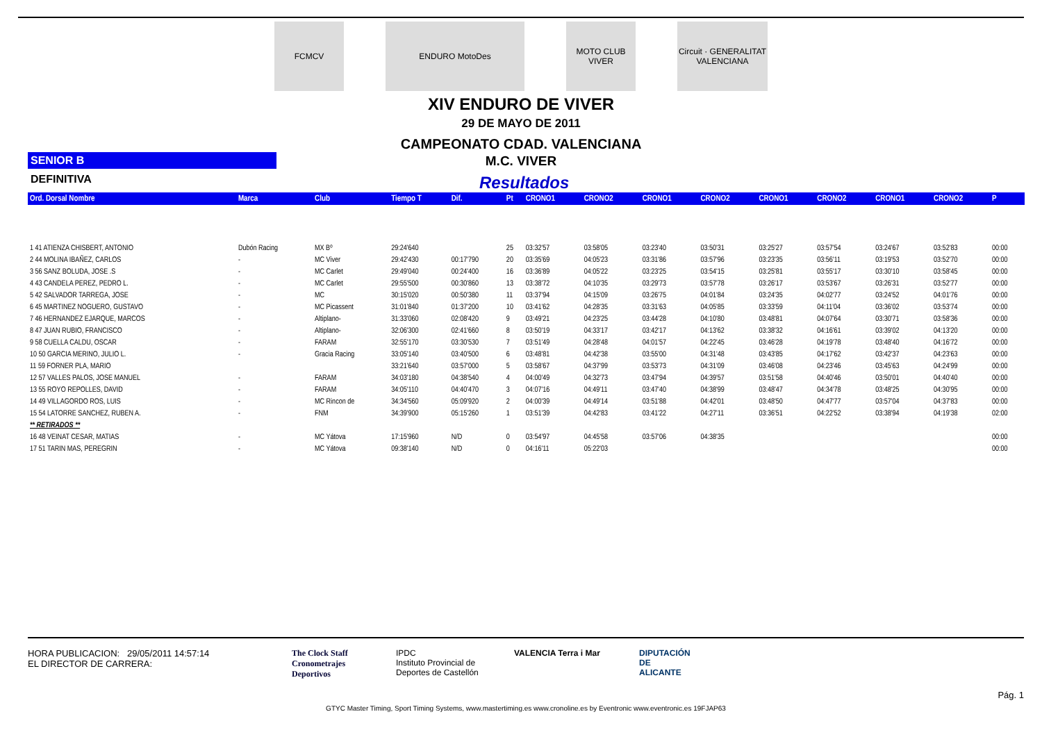FCMCV ENDURO MotoDes
MOTO CLUB VIVER
Circuit · GENERALITAT VALENCIANA
XIV ENDURO DE VIVER
29 DE MAYO DE 2011
CAMPEONATO CDAD. VALENCIANA
SENIOR B
M.C. VIVER
DEFINITIVA
Resultados
| Ord. Dorsal Nombre | Marca | Club | Tiempo T | Dif. | Pt | CRONO1 | CRONO2 | CRONO1 | CRONO2 | CRONO1 | CRONO2 | CRONO1 | CRONO2 | P |
| --- | --- | --- | --- | --- | --- | --- | --- | --- | --- | --- | --- | --- | --- | --- |
| 1 41 ATIENZA CHISBERT, ANTONIO | Dubón Racing | MX Bº | 29:24'640 | | 25 | 03:32'57 | 03:58'05 | 03:23'40 | 03:50'31 | 03:25'27 | 03:57'54 | 03:24'67 | 03:52'83 | 00:00 |
| 2 44 MOLINA IBAÑEZ, CARLOS | - | MC Viver | 29:42'430 | 00:17'790 | 20 | 03:35'69 | 04:05'23 | 03:31'86 | 03:57'96 | 03:23'35 | 03:56'11 | 03:19'53 | 03:52'70 | 00:00 |
| 3 56 SANZ BOLUDA, JOSE .S | - | MC Carlet | 29:49'040 | 00:24'400 | 16 | 03:36'89 | 04:05'22 | 03:23'25 | 03:54'15 | 03:25'81 | 03:55'17 | 03:30'10 | 03:58'45 | 00:00 |
| 4 43 CANDELA PEREZ, PEDRO L. | - | MC Carlet | 29:55'500 | 00:30'860 | 13 | 03:38'72 | 04:10'35 | 03:29'73 | 03:57'78 | 03:26'17 | 03:53'67 | 03:26'31 | 03:52'77 | 00:00 |
| 5 42 SALVADOR TARREGA, JOSE | - | MC | 30:15'020 | 00:50'380 | 11 | 03:37'94 | 04:15'09 | 03:26'75 | 04:01'84 | 03:24'35 | 04:02'77 | 03:24'52 | 04:01'76 | 00:00 |
| 6 45 MARTINEZ NOGUERO, GUSTAVO | - | MC Picassent | 31:01'840 | 01:37'200 | 10 | 03:41'62 | 04:28'35 | 03:31'63 | 04:05'85 | 03:33'59 | 04:11'04 | 03:36'02 | 03:53'74 | 00:00 |
| 7 46 HERNANDEZ EJARQUE, MARCOS | - | Altiplano- | 31:33'060 | 02:08'420 | 9 | 03:49'21 | 04:23'25 | 03:44'28 | 04:10'80 | 03:48'81 | 04:07'64 | 03:30'71 | 03:58'36 | 00:00 |
| 8 47 JUAN RUBIO, FRANCISCO | - | Altiplano- | 32:06'300 | 02:41'660 | 8 | 03:50'19 | 04:33'17 | 03:42'17 | 04:13'62 | 03:38'32 | 04:16'61 | 03:39'02 | 04:13'20 | 00:00 |
| 9 58 CUELLA CALDU, OSCAR | - | FARAM | 32:55'170 | 03:30'530 | 7 | 03:51'49 | 04:28'48 | 04:01'57 | 04:22'45 | 03:46'28 | 04:19'78 | 03:48'40 | 04:16'72 | 00:00 |
| 10 50 GARCIA MERINO, JULIO L. | - | Gracia Racing | 33:05'140 | 03:40'500 | 6 | 03:48'81 | 04:42'38 | 03:55'00 | 04:31'48 | 03:43'85 | 04:17'62 | 03:42'37 | 04:23'63 | 00:00 |
| 11 59 FORNER PLA, MARIO | | | 33:21'640 | 03:57'000 | 5 | 03:58'67 | 04:37'99 | 03:53'73 | 04:31'09 | 03:46'08 | 04:23'46 | 03:45'63 | 04:24'99 | 00:00 |
| 12 57 VALLES PALOS, JOSE MANUEL | - | FARAM | 34:03'180 | 04:38'540 | 4 | 04:00'49 | 04:32'73 | 03:47'94 | 04:39'57 | 03:51'58 | 04:40'46 | 03:50'01 | 04:40'40 | 00:00 |
| 13 55 ROYO REPOLLES, DAVID | - | FARAM | 34:05'110 | 04:40'470 | 3 | 04:07'16 | 04:49'11 | 03:47'40 | 04:38'99 | 03:48'47 | 04:34'78 | 03:48'25 | 04:30'95 | 00:00 |
| 14 49 VILLAGORDO ROS, LUIS | - | MC Rincon de | 34:34'560 | 05:09'920 | 2 | 04:00'39 | 04:49'14 | 03:51'88 | 04:42'01 | 03:48'50 | 04:47'77 | 03:57'04 | 04:37'83 | 00:00 |
| 15 54 LATORRE SANCHEZ, RUBEN A. | - | FNM | 34:39'900 | 05:15'260 | 1 | 03:51'39 | 04:42'83 | 03:41'22 | 04:27'11 | 03:36'51 | 04:22'52 | 03:38'94 | 04:19'38 | 02:00 |
| ** RETIRADOS ** | | | | | | | | | | | | | | |
| 16 48 VEINAT CESAR, MATIAS | - | MC Yátova | 17:15'960 | N/D | 0 | 03:54'97 | 04:45'58 | 03:57'06 | 04:38'35 | | | | | 00:00 |
| 17 51 TARIN MAS, PEREGRIN | - | MC Yátova | 09:38'140 | N/D | 0 | 04:16'11 | 05:22'03 | | | | | | | 00:00 |
HORA PUBLICACION: 29/05/2011 14:57:14
EL DIRECTOR DE CARRERA:
The Clock Staff
Cronometrajes Deportivos
IPDC
Instituto Provincial de Deportes de Castellón
VALENCIA Terra i Mar DIPUTACIÓN DE ALICANTE
Pág. 1
GTYC Master Timing, Sport Timing Systems, www.mastertiming.es www.cronoline.es by Eventronic www.eventronic.es 19FJAP63